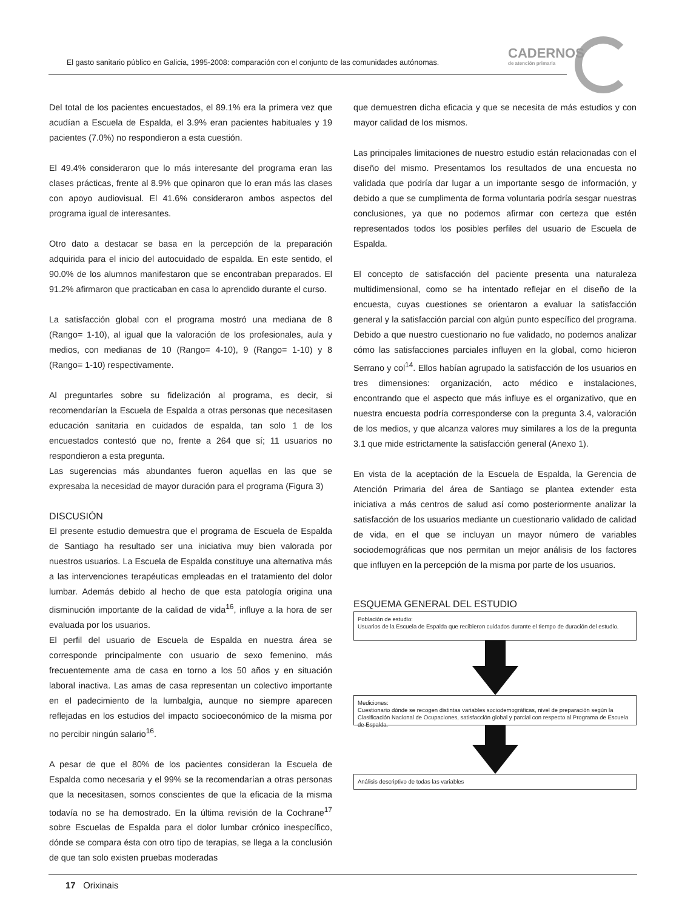El gasto sanitario público en Galicia, 1995-2008: comparación con el conjunto de las comunidades autónomas.
CADERNOS
de atención primaria
Del total de los pacientes encuestados, el 89.1% era la primera vez que acudían a Escuela de Espalda, el 3.9% eran pacientes habituales y 19 pacientes (7.0%) no respondieron a esta cuestión.
El 49.4% consideraron que lo más interesante del programa eran las clases prácticas, frente al 8.9% que opinaron que lo eran más las clases con apoyo audiovisual. El 41.6% consideraron ambos aspectos del programa igual de interesantes.
Otro dato a destacar se basa en la percepción de la preparación adquirida para el inicio del autocuidado de espalda. En este sentido, el 90.0% de los alumnos manifestaron que se encontraban preparados. El 91.2% afirmaron que practicaban en casa lo aprendido durante el curso.
La satisfacción global con el programa mostró una mediana de 8 (Rango= 1-10), al igual que la valoración de los profesionales, aula y medios, con medianas de 10 (Rango= 4-10), 9 (Rango= 1-10) y 8 (Rango= 1-10) respectivamente.
Al preguntarles sobre su fidelización al programa, es decir, si recomendarían la Escuela de Espalda a otras personas que necesitasen educación sanitaria en cuidados de espalda, tan solo 1 de los encuestados contestó que no, frente a 264 que sí; 11 usuarios no respondieron a esta pregunta.
Las sugerencias más abundantes fueron aquellas en las que se expresaba la necesidad de mayor duración para el programa (Figura 3)
DISCUSIÓN
El presente estudio demuestra que el programa de Escuela de Espalda de Santiago ha resultado ser una iniciativa muy bien valorada por nuestros usuarios. La Escuela de Espalda constituye una alternativa más a las intervenciones terapéuticas empleadas en el tratamiento del dolor lumbar. Además debido al hecho de que esta patología origina una disminución importante de la calidad de vida<sup>16</sup>, influye a la hora de ser evaluada por los usuarios.
El perfil del usuario de Escuela de Espalda en nuestra área se corresponde principalmente con usuario de sexo femenino, más frecuentemente ama de casa en torno a los 50 años y en situación laboral inactiva. Las amas de casa representan un colectivo importante en el padecimiento de la lumbalgia, aunque no siempre aparecen reflejadas en los estudios del impacto socioeconómico de la misma por no percibir ningún salario<sup>16</sup>.
A pesar de que el 80% de los pacientes consideran la Escuela de Espalda como necesaria y el 99% se la recomendarían a otras personas que la necesitasen, somos conscientes de que la eficacia de la misma todavía no se ha demostrado. En la última revisión de la Cochrane<sup>17</sup> sobre Escuelas de Espalda para el dolor lumbar crónico inespecífico, dónde se compara ésta con otro tipo de terapias, se llega a la conclusión de que tan solo existen pruebas moderadas
que demuestren dicha eficacia y que se necesita de más estudios y con mayor calidad de los mismos.
Las principales limitaciones de nuestro estudio están relacionadas con el diseño del mismo. Presentamos los resultados de una encuesta no validada que podría dar lugar a un importante sesgo de información, y debido a que se cumplimenta de forma voluntaria podría sesgar nuestras conclusiones, ya que no podemos afirmar con certeza que estén representados todos los posibles perfiles del usuario de Escuela de Espalda.
El concepto de satisfacción del paciente presenta una naturaleza multidimensional, como se ha intentado reflejar en el diseño de la encuesta, cuyas cuestiones se orientaron a evaluar la satisfacción general y la satisfacción parcial con algún punto específico del programa. Debido a que nuestro cuestionario no fue validado, no podemos analizar cómo las satisfacciones parciales influyen en la global, como hicieron Serrano y col<sup>14</sup>. Ellos habían agrupado la satisfacción de los usuarios en tres dimensiones: organización, acto médico e instalaciones, encontrando que el aspecto que más influye es el organizativo, que en nuestra encuesta podría corresponderse con la pregunta 3.4, valoración de los medios, y que alcanza valores muy similares a los de la pregunta 3.1 que mide estrictamente la satisfacción general (Anexo 1).
En vista de la aceptación de la Escuela de Espalda, la Gerencia de Atención Primaria del área de Santiago se plantea extender esta iniciativa a más centros de salud así como posteriormente analizar la satisfacción de los usuarios mediante un cuestionario validado de calidad de vida, en el que se incluyan un mayor número de variables sociodemográficas que nos permitan un mejor análisis de los factores que influyen en la percepción de la misma por parte de los usuarios.
ESQUEMA GENERAL DEL ESTUDIO
Población de estudio:
Usuarios de la Escuela de Espalda que recibieron cuidados durante el tiempo de duración del estudio.
Mediciones:
Cuestionario dónde se recogen distintas variables sociodemográficas, nivel de preparación según la Clasificación Nacional de Ocupaciones, satisfacción global y parcial con respecto al Programa de Escuela de Espalda.
Análisis descriptivo de todas las variables
17 Orixinais